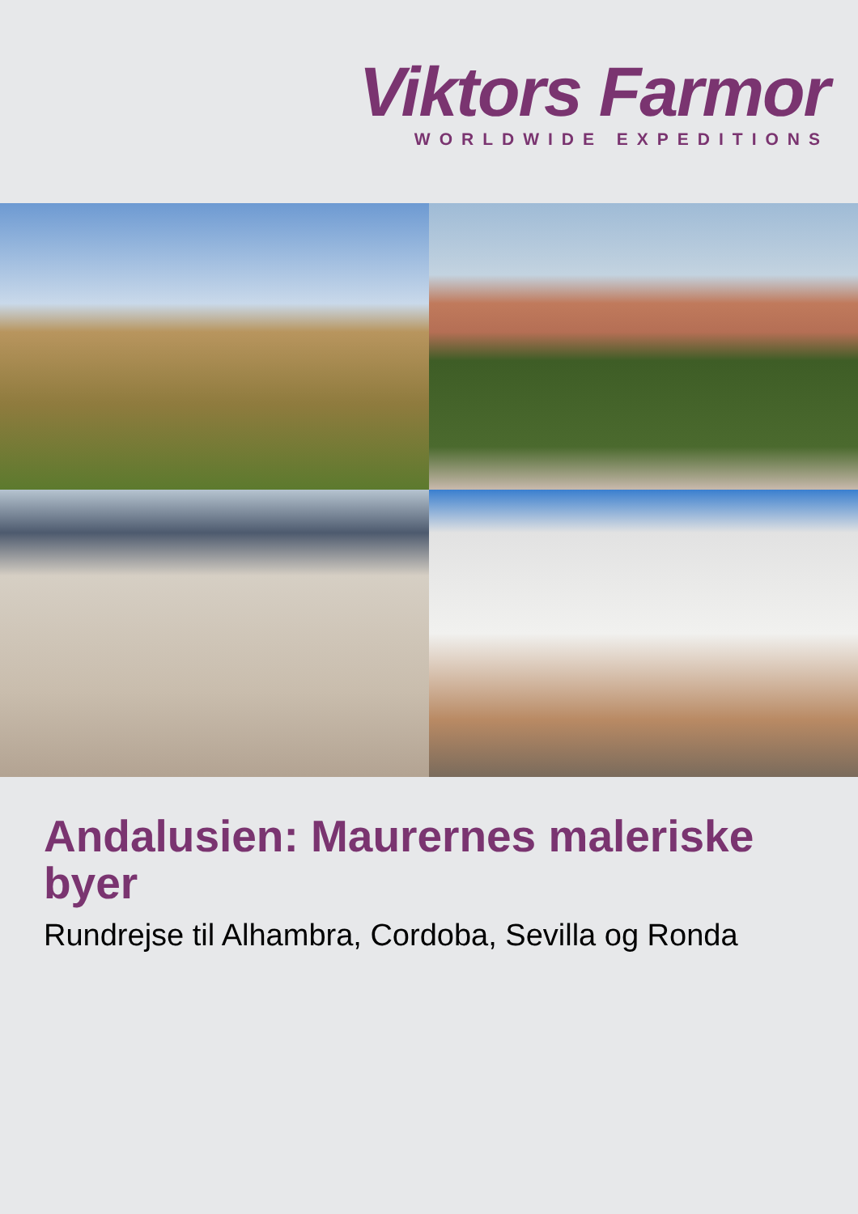Viktors Farmor
WORLDWIDE EXPEDITIONS
Andalusien: Maurernes maleriske byer
Rundrejse til Alhambra, Cordoba, Sevilla og Ronda